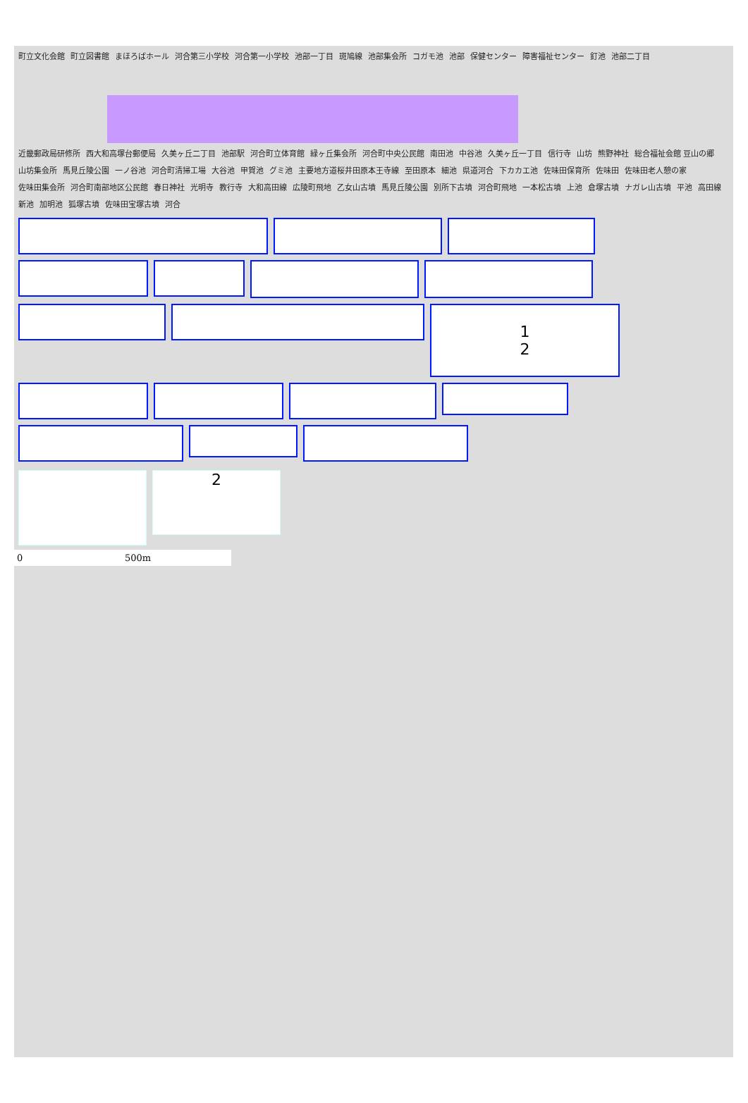町立文化会館 町立図書館 まほろばホール 河合第三小学校 河合第一小学校 池部一丁目 斑鳩線 池部集会所 コガモ池 池部 保健センター 障害福祉センター 釘池 池部二丁目
近畿郵政局研修所 西大和高塚台郵便局 久美ヶ丘二丁目 池部駅 河合町立体育館 緑ヶ丘集会所 河合町中央公民館 南田池 中谷池 久美ヶ丘一丁目 信行寺 山坊 熊野神社 総合福祉会館 豆山の郷 山坊集会所 馬見丘陵公園 一ノ谷池 河合町清掃工場 大谷池 甲賀池 グミ池 主要地方道桜井田原本王寺線 至田原本 細池 県道河合 下カカエ池 佐味田保育所 佐味田 佐味田老人憩の家 佐味田集会所 河合町南部地区公民館 春日神社 光明寺 教行寺 大和高田線 広陵町飛地 乙女山古墳 馬見丘陵公園 別所下古墳 河合町飛地 一本松古墳 上池 倉塚古墳 ナガレ山古墳 平池 高田線 新池 加明池 狐塚古墳 佐味田宝塚古墳 河合
1
2
2
0 500m